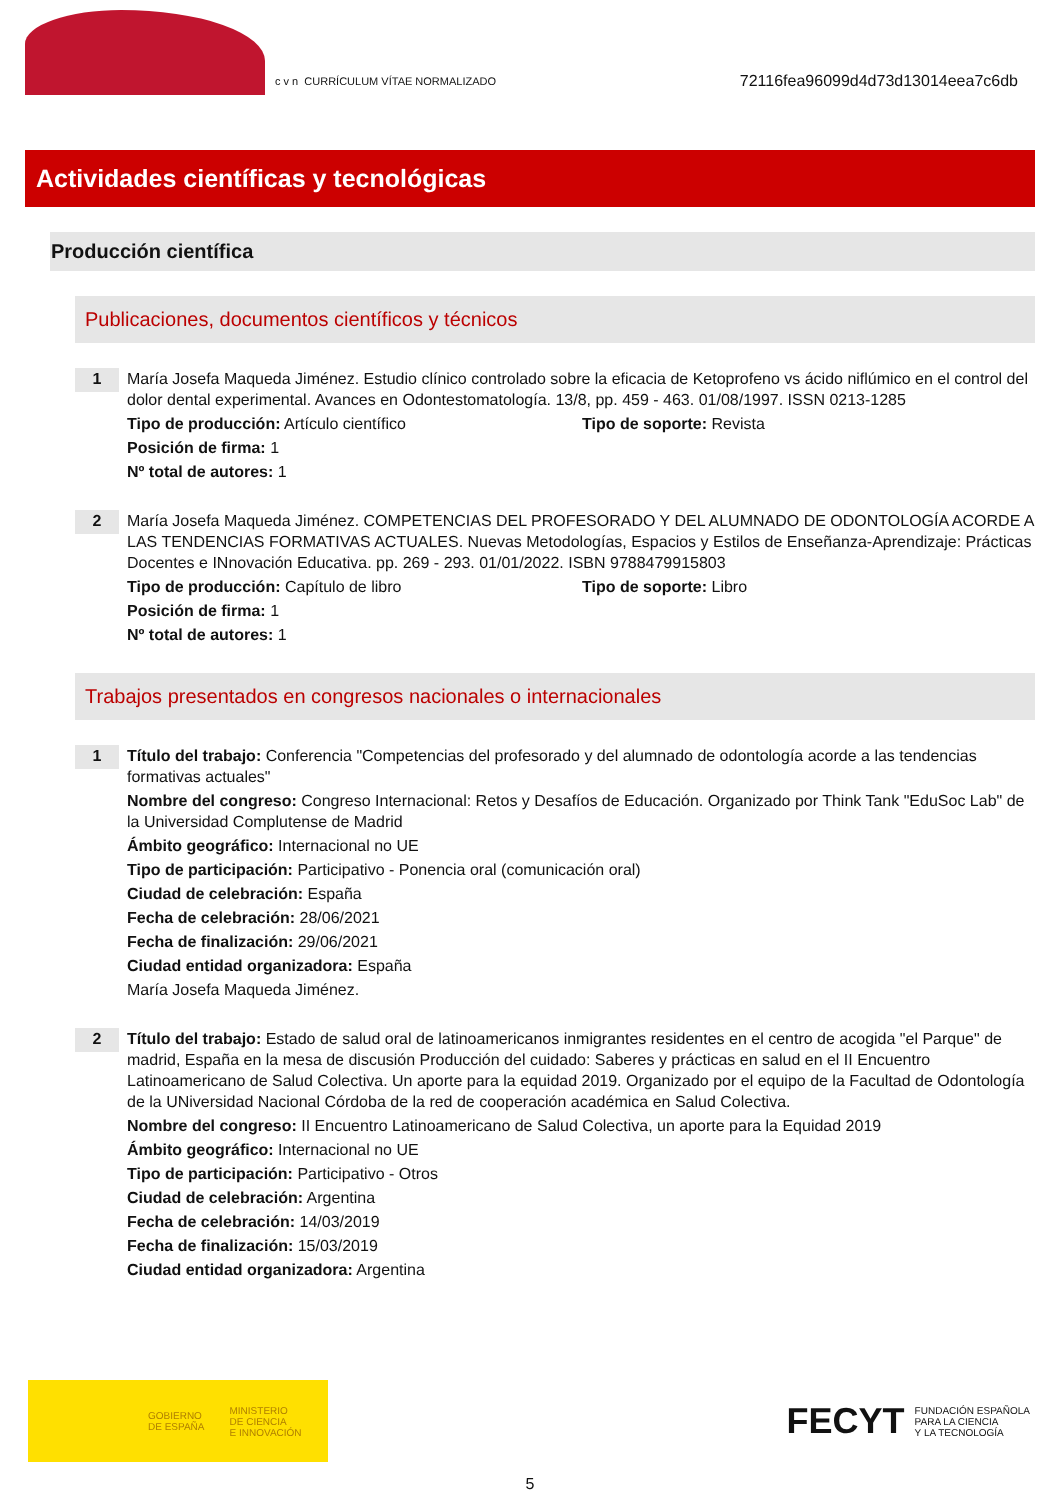c v n CURRÍCULUM VÍTAE NORMALIZADO
72116fea96099d4d73d13014eea7c6db
Actividades científicas y tecnológicas
Producción científica
Publicaciones, documentos científicos y técnicos
1
María Josefa Maqueda Jiménez. Estudio clínico controlado sobre la eficacia de Ketoprofeno vs ácido niflúmico en el control del dolor dental experimental. Avances en Odontestomatología. 13/8, pp. 459 - 463. 01/08/1997. ISSN 0213-1285
Tipo de producción: Artículo científico Tipo de soporte: Revista
Posición de firma: 1
Nº total de autores: 1
2
María Josefa Maqueda Jiménez. COMPETENCIAS DEL PROFESORADO Y DEL ALUMNADO DE ODONTOLOGÍA ACORDE A LAS TENDENCIAS FORMATIVAS ACTUALES. Nuevas Metodologías, Espacios y Estilos de Enseñanza-Aprendizaje: Prácticas Docentes e INnovación Educativa. pp. 269 - 293. 01/01/2022. ISBN 9788479915803
Tipo de producción: Capítulo de libro Tipo de soporte: Libro
Posición de firma: 1
Nº total de autores: 1
Trabajos presentados en congresos nacionales o internacionales
1
Título del trabajo: Conferencia "Competencias del profesorado y del alumnado de odontología acorde a las tendencias formativas actuales"
Nombre del congreso: Congreso Internacional: Retos y Desafíos de Educación. Organizado por Think Tank "EduSoc Lab" de la Universidad Complutense de Madrid
Ámbito geográfico: Internacional no UE
Tipo de participación: Participativo - Ponencia oral (comunicación oral)
Ciudad de celebración: España
Fecha de celebración: 28/06/2021
Fecha de finalización: 29/06/2021
Ciudad entidad organizadora: España
María Josefa Maqueda Jiménez.
2
Título del trabajo: Estado de salud oral de latinoamericanos inmigrantes residentes en el centro de acogida "el Parque" de madrid, España en la mesa de discusión Producción del cuidado: Saberes y prácticas en salud en el II Encuentro Latinoamericano de Salud Colectiva. Un aporte para la equidad 2019. Organizado por el equipo de la Facultad de Odontología de la UNiversidad Nacional Córdoba de la red de cooperación académica en Salud Colectiva.
Nombre del congreso: II Encuentro Latinoamericano de Salud Colectiva, un aporte para la Equidad 2019
Ámbito geográfico: Internacional no UE
Tipo de participación: Participativo - Otros
Ciudad de celebración: Argentina
Fecha de celebración: 14/03/2019
Fecha de finalización: 15/03/2019
Ciudad entidad organizadora: Argentina
GOBIERNO
DE ESPAÑA MINISTERIO
DE CIENCIA
E INNOVACIÓN
FECYT FUNDACIÓN ESPAÑOLA
PARA LA CIENCIA
Y LA TECNOLOGÍA
5